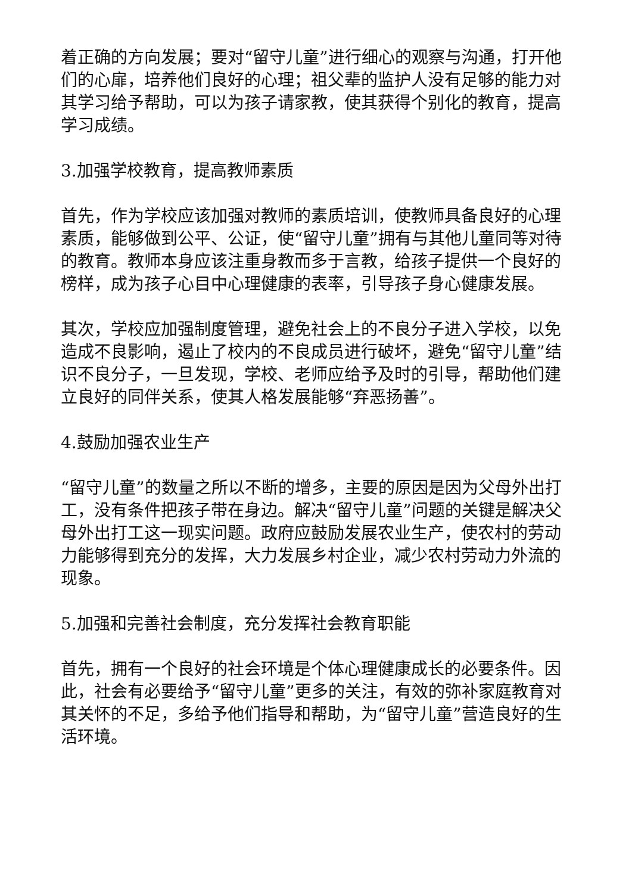着正确的方向发展；要对“留守儿童”进行细心的观察与沟通，打开他们的心扉，培养他们良好的心理；祖父辈的监护人没有足够的能力对其学习给予帮助，可以为孩子请家教，使其获得个别化的教育，提高学习成绩。
3.加强学校教育，提高教师素质
首先，作为学校应该加强对教师的素质培训，使教师具备良好的心理素质，能够做到公平、公证，使“留守儿童”拥有与其他儿童同等对待的教育。教师本身应该注重身教而多于言教，给孩子提供一个良好的榜样，成为孩子心目中心理健康的表率，引导孩子身心健康发展。
其次，学校应加强制度管理，避免社会上的不良分子进入学校，以免造成不良影响，遏止了校内的不良成员进行破坏，避免“留守儿童”结识不良分子，一旦发现，学校、老师应给予及时的引导，帮助他们建立良好的同伴关系，使其人格发展能够“弃恶扬善”。
4.鼓励加强农业生产
“留守儿童”的数量之所以不断的增多，主要的原因是因为父母外出打工，没有条件把孩子带在身边。解决“留守儿童”问题的关键是解决父母外出打工这一现实问题。政府应鼓励发展农业生产，使农村的劳动力能够得到充分的发挥，大力发展乡村企业，减少农村劳动力外流的现象。
5.加强和完善社会制度，充分发挥社会教育职能
首先，拥有一个良好的社会环境是个体心理健康成长的必要条件。因此，社会有必要给予“留守儿童”更多的关注，有效的弥补家庭教育对其关怀的不足，多给予他们指导和帮助，为“留守儿童”营造良好的生活环境。